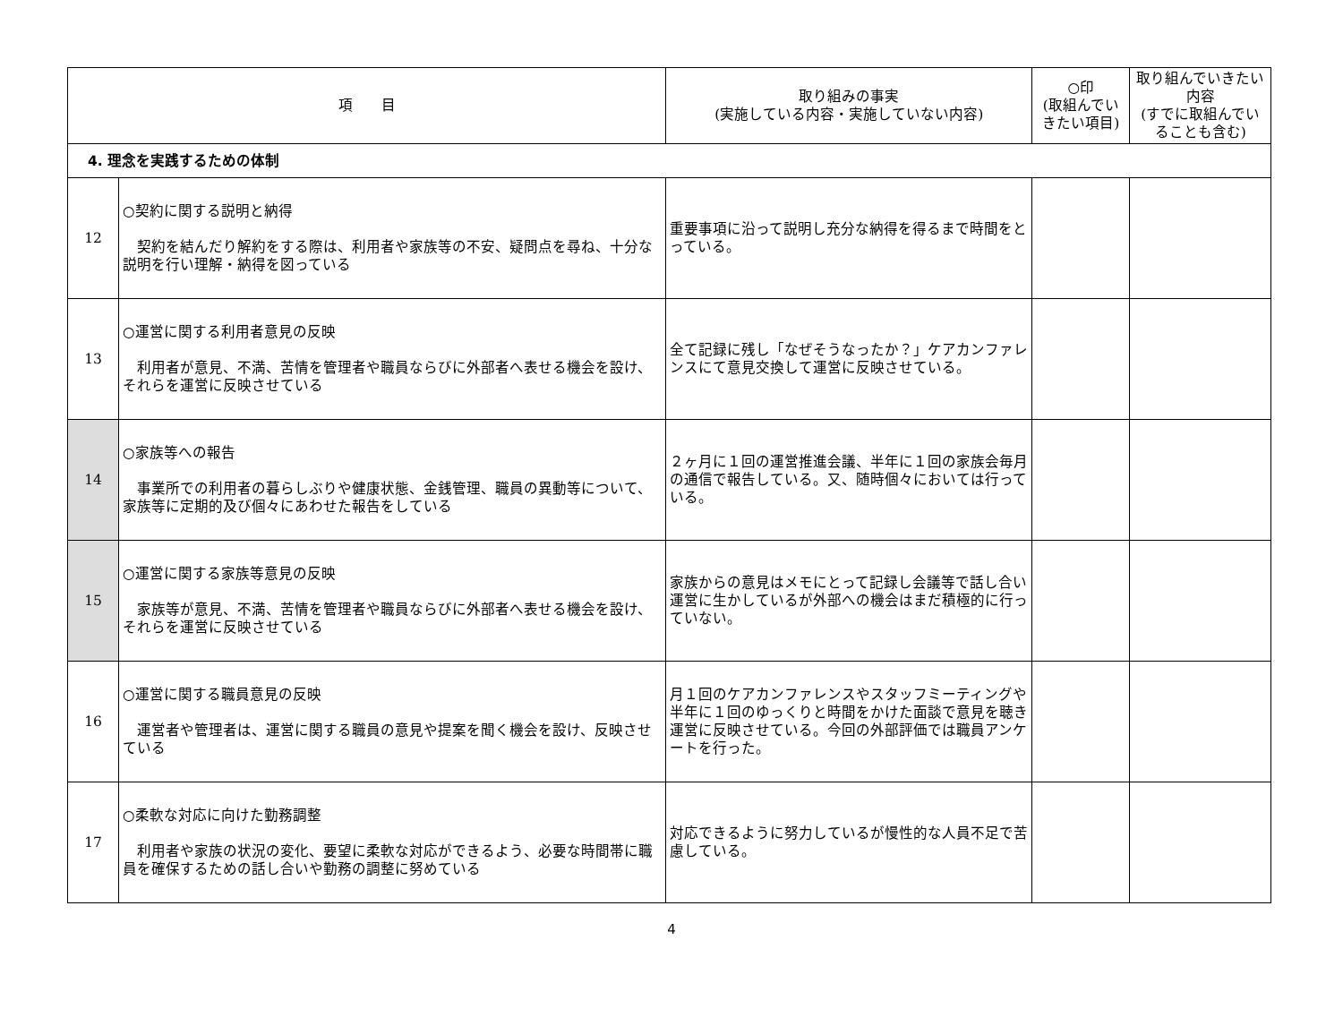| 項 目 | | 取り組みの事実 (実施している内容・実施していない内容) | ○印 (取組んでいきたい項目) | 取り組んでいきたい内容 (すでに取組んでいることも含む) |
| --- | --- | --- | --- | --- |
| 4. 理念を実践するための体制 | | | | |
| 12 | ○契約に関する説明と納得 契約を結んだり解約をする際は、利用者や家族等の不安、疑問点を尋ね、十分な説明を行い理解・納得を図っている | 重要事項に沿って説明し充分な納得を得るまで時間をとっている。 | | |
| 13 | ○運営に関する利用者意見の反映 利用者が意見、不満、苦情を管理者や職員ならびに外部者へ表せる機会を設け、それらを運営に反映させている | 全て記録に残し「なぜそうなったか？」ケアカンファレンスにて意見交換して運営に反映させている。 | | |
| 14 | ○家族等への報告 事業所での利用者の暮らしぶりや健康状態、金銭管理、職員の異動等について、家族等に定期的及び個々にあわせた報告をしている | ２ヶ月に１回の運営推進会議、半年に１回の家族会毎月の通信で報告している。又、随時個々においては行っている。 | | |
| 15 | ○運営に関する家族等意見の反映 家族等が意見、不満、苦情を管理者や職員ならびに外部者へ表せる機会を設け、それらを運営に反映させている | 家族からの意見はメモにとって記録し会議等で話し合い運営に生かしているが外部への機会はまだ積極的に行っていない。 | | |
| 16 | ○運営に関する職員意見の反映 運営者や管理者は、運営に関する職員の意見や提案を聞く機会を設け、反映させている | 月１回のケアカンファレンスやスタッフミーティングや半年に１回のゆっくりと時間をかけた面談で意見を聴き運営に反映させている。今回の外部評価では職員アンケートを行った。 | | |
| 17 | ○柔軟な対応に向けた勤務調整 利用者や家族の状況の変化、要望に柔軟な対応ができるよう、必要な時間帯に職員を確保するための話し合いや勤務の調整に努めている | 対応できるように努力しているが慢性的な人員不足で苦慮している。 | | |
4